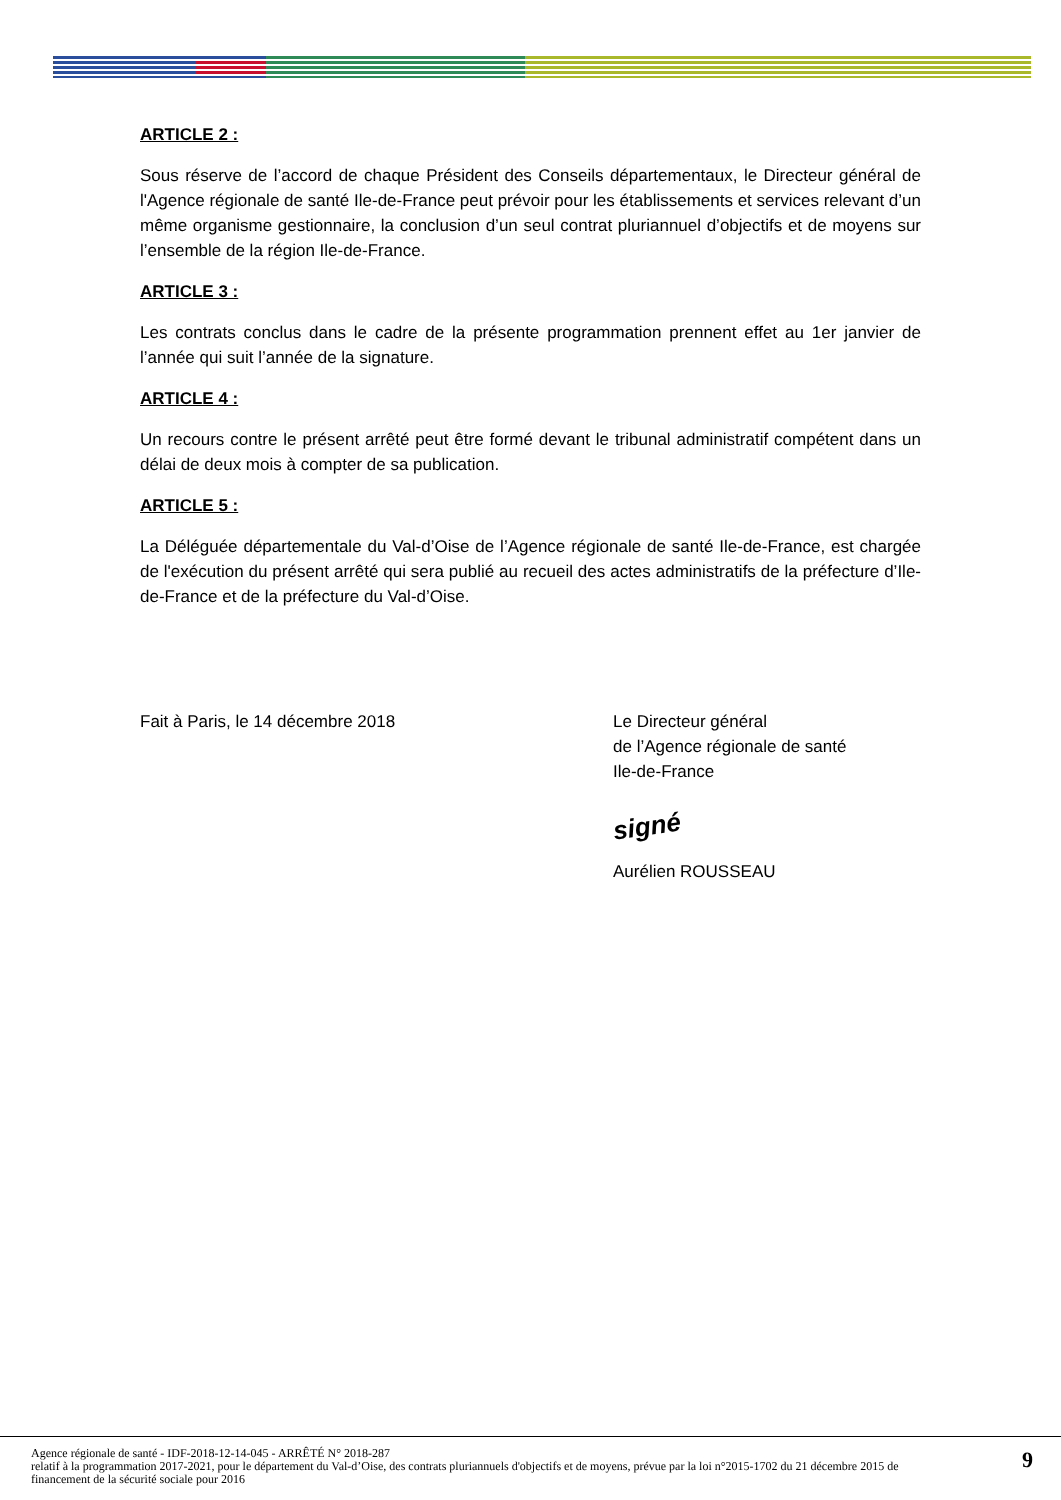ARTICLE 2 :
Sous réserve de l’accord de chaque Président des Conseils départementaux, le Directeur général de l'Agence régionale de santé Ile-de-France peut prévoir pour les établissements et services relevant d’un même organisme gestionnaire, la conclusion d’un seul contrat pluriannuel d’objectifs et de moyens sur l’ensemble de la région Ile-de-France.
ARTICLE 3 :
Les contrats conclus dans le cadre de la présente programmation prennent effet au 1er janvier de l’année qui suit l’année de la signature.
ARTICLE 4 :
Un recours contre le présent arrêté peut être formé devant le tribunal administratif compétent dans un délai de deux mois à compter de sa publication.
ARTICLE 5 :
La Déléguée départementale du Val-d’Oise de l’Agence régionale de santé Ile-de-France, est chargée de l'exécution du présent arrêté qui sera publié au recueil des actes administratifs de la préfecture d’Ile-de-France et de la préfecture du Val-d’Oise.
Fait à Paris, le 14 décembre 2018 Le Directeur général
de l’Agence régionale de santé
Ile-de-France
signé
Aurélien ROUSSEAU
Agence régionale de santé - IDF-2018-12-14-045 - ARRÊTÉ N° 2018-287
relatif à la programmation 2017-2021, pour le département du Val-d’Oise, des contrats pluriannuels d'objectifs et de moyens, prévue par la loi n°2015-1702 du 21 décembre 2015 de financement de la sécurité sociale pour 2016
9